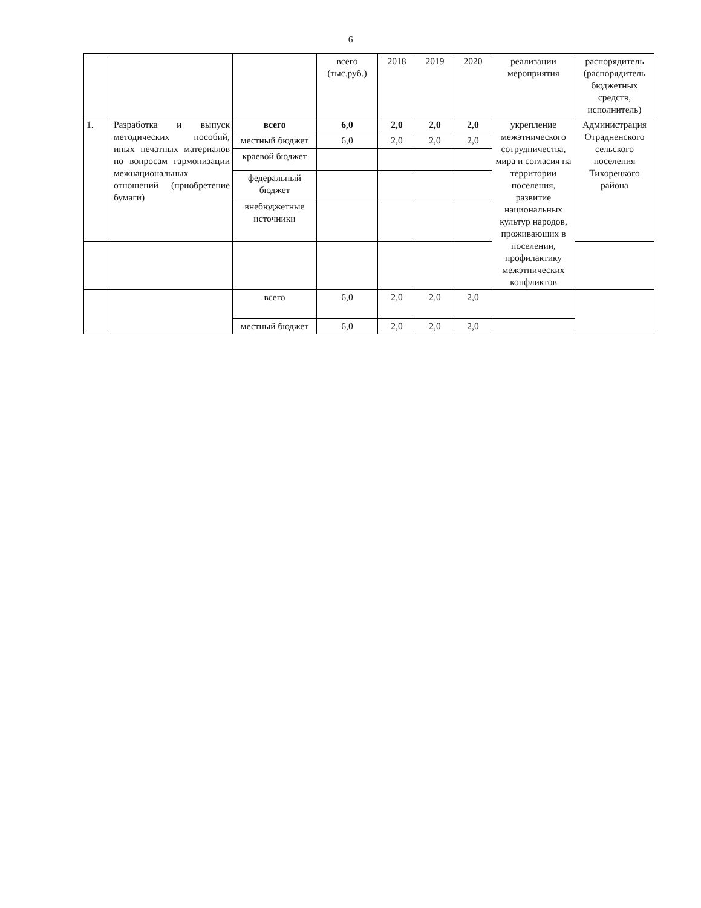6
| | | | всего (тыс.руб.) | 2018 | 2019 | 2020 | реализации мероприятия | распорядитель (распорядитель бюджетных средств, исполнитель) |
| 1. | Разработка и выпуск методических пособий, иных печатных материалов по вопросам гармонизации межнациональных отношений (приобретение бумаги) | всего | 6,0 | 2,0 | 2,0 | 2,0 | укрепление межэтнического сотрудничества, мира и согласия на территории поселения, развитие национальных культур народов, проживающих в поселении, профилактику межэтнических конфликтов | Администрация Отрадненского сельского поселения Тихорецкого района |
| | | местный бюджет | 6,0 | 2,0 | 2,0 | 2,0 | | |
| | | краевой бюджет | | | | | | |
| | | федеральный бюджет | | | | | | |
| | | внебюджетные источники | | | | | | |
| | | всего | 6,0 | 2,0 | 2,0 | 2,0 | | |
| | | местный бюджет | 6,0 | 2,0 | 2,0 | 2,0 | | |